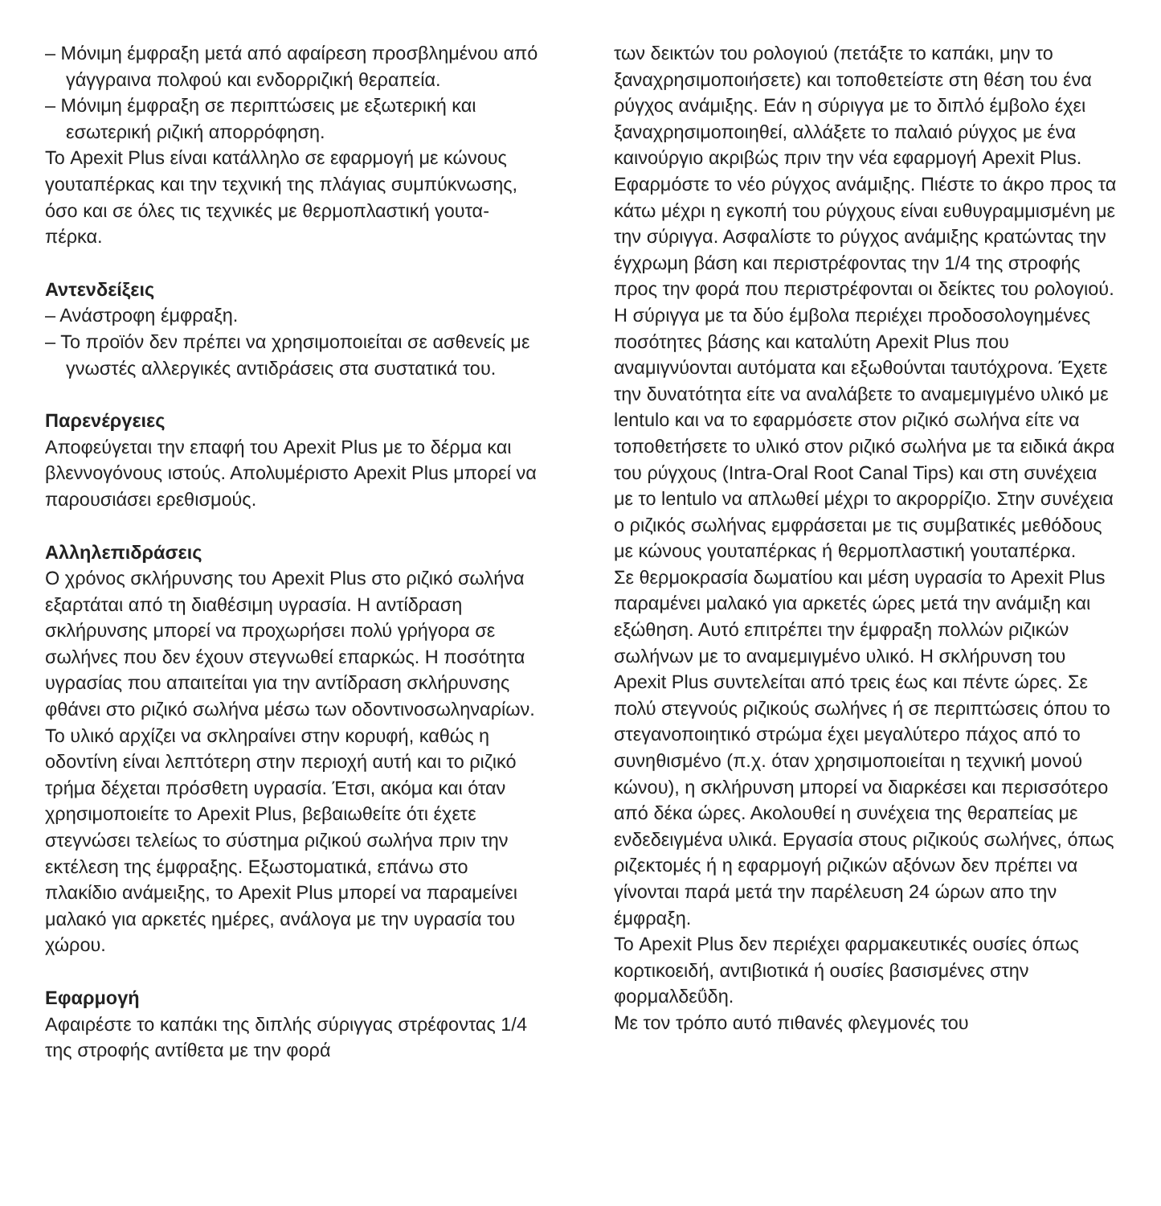– Μόνιμη έμφραξη μετά από αφαίρεση προσβλημένου από γάγγραινα πολφού και ενδορριζική θεραπεία.
– Μόνιμη έμφραξη σε περιπτώσεις με εξωτερική και εσωτερική ριζική απορρόφηση.
Το Apexit Plus είναι κατάλληλο σε εφαρμογή με κώνους γουταπέρκας και την τεχνική της πλάγιας συμπύκνωσης, όσο και σε όλες τις τεχνικές με θερμοπλαστική γουτα-πέρκα.
Αντενδείξεις
– Ανάστροφη έμφραξη.
– Το προϊόν δεν πρέπει να χρησιμοποιείται σε ασθε­νείς με γνωστές αλλεργικές αντιδράσεις στα συστατικά του.
Παρενέργειες
Αποφεύγεται την επαφή του Apexit Plus με το δέρμα και βλεννογόνους ιστούς. Απολυμέριστο Apexit Plus μπορεί να παρουσιάσει ερεθισμούς.
Αλληλεπιδράσεις
Ο χρόνος σκλήρυνσης του Apexit Plus στο ριζικό σωλήνα εξαρτάται από τη διαθέσιμη υγρασία. Η αντίδραση σκλήρυνσης μπορεί να προχωρήσει πολύ γρήγορα σε σωλήνες που δεν έχουν στεγνωθεί επαρκώς. Η ποσότητα υγρασίας που απαιτείται για την αντίδραση σκλήρυνσης φθάνει στο ριζικό σωλήνα μέσω των οδοντινοσωληναρίων. Το υλικό αρχίζει να σκληραίνει στην κορυφή, καθώς η οδοντίνη είναι λεπτότερη στην περιοχή αυτή και το ριζικό τρήμα δέχεται πρόσθετη υγρασία. Έτσι, ακόμα και όταν χρησιμοποιείτε το Apexit Plus, βεβαιωθείτε ότι έχετε στεγνώσει τελείως το σύστημα ριζικού σωλήνα πριν την εκτέλεση της έμφραξης. Εξωστοματικά, επάνω στο πλακίδιο ανάμειξης, το Apexit Plus μπορεί να παραμείνει μαλακό για αρκετές ημέρες, ανάλογα με την υγρα­σία του χώρου.
Εφαρμογή
Αφαιρέστε το καπάκι της διπλής σύριγγας στρέφοντας 1/4 της στροφής αντίθετα με την φορά
των δεικτών του ρολογιού (πετάξτε το καπάκι, μην το ξαναχρησιμοποιήσετε) και τοποθετείστε στη θέση του ένα ρύγχος ανάμιξης. Εάν η σύριγγα με το διπλό έμβολο έχει ξαναχρησιμοποιηθεί, αλλάξετε το παλαιό ρύγχος με ένα καινούργιο ακριβώς πριν την νέα εφαρμογή Apexit Plus. Εφαρμόστε το νέο ρύγχος ανάμιξης. Πιέστε το άκρο προς τα κάτω μέχρι η εγκοπή του ρύγχους είναι ευθυγραμμισμένη με την σύριγγα. Ασφαλίστε το ρύγχος ανάμιξης κρα­τώντας την έγχρωμη βάση και περιστρέφοντας την 1/4 της στροφής προς την φορά που περι­στρέφονται οι δείκτες του ρολογιού. Η σύριγγα με τα δύο έμβολα περιέχει προδοσολογημένες ποσότητες βάσης και καταλύτη Apexit Plus που αναμιγνύονται αυτόματα και εξωθούνται ταυτόχρονα. Έχετε την δυνατότητα είτε να αναλάβετε το αναμεμιγμένο υλικό με lentulo και να το εφαρμόσετε στον ριζικό σωλήνα είτε να τοποθε­τήσετε το υλικό στον ριζικό σωλήνα με τα ειδικά άκρα του ρύγχους (Intra-Oral Root Canal Tips) και στη συνέχεια με το lentulo να απλωθεί μέχρι το ακρορρίζιο. Στην συνέχεια ο ριζικός σωλήνας εμφράσεται με τις συμβατικές μεθόδους με κώνους γουταπέρκας ή θερμοπλαστική γουταπέρκα.
Σε θερμοκρασία δωματίου και μέση υγρασία το Apexit Plus παραμένει μαλακό για αρκετές ώρες μετά την ανάμιξη και εξώθηση. Αυτό επιτρέπει την έμφραξη πολλών ριζικών σωλήνων με το αναμεμιγμένο υλικό. Η σκλήρυνση του Apexit Plus συντελείται από τρεις έως και πέντε ώρες. Σε πολύ στεγνούς ριζικούς σωλήνες ή σε περιπτώσεις όπου το στεγανοποιητικό στρώμα έχει μεγαλύτερο πάχος από το συνηθισμένο (π.χ. όταν χρησιμοποιείται η τεχνική μονού κώνου), η σκλήρυνση μπορεί να διαρ­κέσει και περισσότερο από δέκα ώρες. Ακολουθεί η συνέχεια της θεραπείας με ενδεδειγμένα υλικά. Εργασία στους ριζικούς σωλήνες, όπως ριζεκτομές ή η εφαρμογή ριζικών αξόνων δεν πρέπει να γίνονται παρά μετά την παρέλευση 24 ώρων απο την έμφραξη.
Το Apexit Plus δεν περιέχει φαρμακευτικές ουσίες όπως κορτικοειδή, αντιβιοτικά ή ουσίες βασισμένες στην φορμαλδεΰδη.
Με τον τρόπο αυτό πιθανές φλεγμονές του